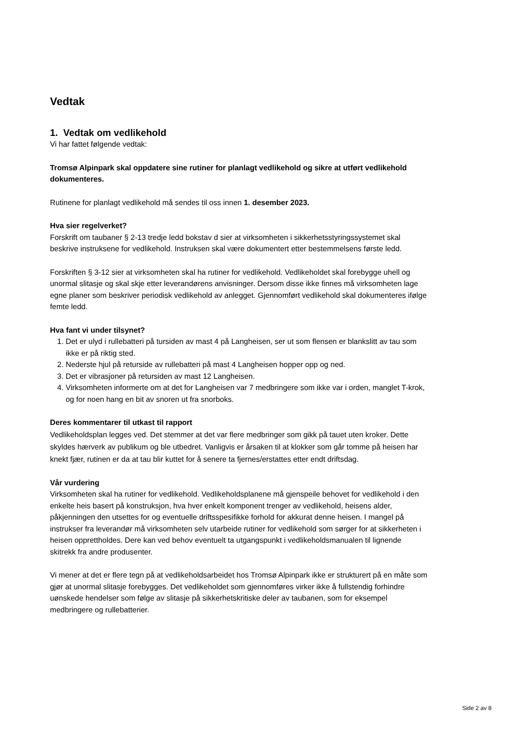Vedtak
1. Vedtak om vedlikehold
Vi har fattet følgende vedtak:
Tromsø Alpinpark skal oppdatere sine rutiner for planlagt vedlikehold og sikre at utført vedlikehold dokumenteres.
Rutinene for planlagt vedlikehold må sendes til oss innen 1. desember 2023.
Hva sier regelverket?
Forskrift om taubaner § 2-13 tredje ledd bokstav d sier at virksomheten i sikkerhetsstyringssystemet skal beskrive instruksene for vedlikehold. Instruksen skal være dokumentert etter bestemmelsens første ledd.
Forskriften § 3-12 sier at virksomheten skal ha rutiner for vedlikehold. Vedlikeholdet skal forebygge uhell og unormal slitasje og skal skje etter leverandørens anvisninger. Dersom disse ikke finnes må virksomheten lage egne planer som beskriver periodisk vedlikehold av anlegget. Gjennomført vedlikehold skal dokumenteres ifølge femte ledd.
Hva fant vi under tilsynet?
1. Det er ulyd i rullebatteri på tursiden av mast 4 på Langheisen, ser ut som flensen er blankslitt av tau som ikke er på riktig sted.
2. Nederste hjul på returside av rullebatteri på mast 4 Langheisen hopper opp og ned.
3. Det er vibrasjoner på retursiden av mast 12 Langheisen.
4. Virksomheten informerte om at det for Langheisen var 7 medbringere som ikke var i orden, manglet T-krok, og for noen hang en bit av snoren ut fra snorboks.
Deres kommentarer til utkast til rapport
Vedlikeholdsplan legges ved. Det stemmer at det var flere medbringer som gikk på tauet uten kroker. Dette skyldes hærverk av publikum og ble utbedret. Vanligvis er årsaken til at klokker som går tomme på heisen har knekt fjær, rutinen er da at tau blir kuttet for å senere ta fjernes/erstattes etter endt driftsdag.
Vår vurdering
Virksomheten skal ha rutiner for vedlikehold. Vedlikeholdsplanene må gjenspeile behovet for vedlikehold i den enkelte heis basert på konstruksjon, hva hver enkelt komponent trenger av vedlikehold, heisens alder, påkjenningen den utsettes for og eventuelle driftsspesifikke forhold for akkurat denne heisen. I mangel på instrukser fra leverandør må virksomheten selv utarbeide rutiner for vedlikehold som sørger for at sikkerheten i heisen opprettholdes. Dere kan ved behov eventuelt ta utgangspunkt i vedlikeholdsmanualen til lignende skitrekk fra andre produsenter.
Vi mener at det er flere tegn på at vedlikeholdsarbeidet hos Tromsø Alpinpark ikke er strukturert på en måte som gjør at unormal slitasje forebygges. Det vedlikeholdet som gjennomføres virker ikke å fullstendig forhindre uønskede hendelser som følge av slitasje på sikkerhetskritiske deler av taubanen, som for eksempel medbringere og rullebatterier.
Side 2 av 8